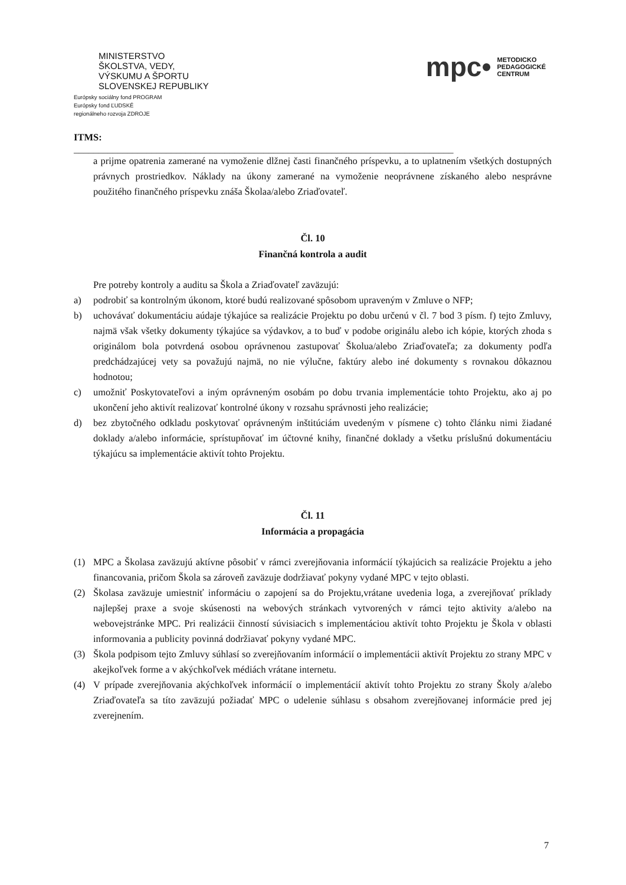MINISTERSTVO
ŠKOLSTVA, VEDY,
VÝSKUMU A ŠPORTU
SLOVENSKEJ REPUBLIKY
Európsky sociálny fond PROGRAM
Európsky fond ĽUDSKÉ
regionálneho rozvoja ZDROJE
mpc• METODICKO
PEDAGOGICKÉ
CENTRUM
ITMS:
______________________________________________________________________________
a prijme opatrenia zamerané na vymoženie dlžnej časti finančného príspevku, a to uplatnením všetkých dostupných právnych prostriedkov. Náklady na úkony zamerané na vymoženie neoprávnene získaného alebo nesprávne použitého finančného príspevku znáša Školaa/alebo Zriaďovateľ.
Čl. 10
Finančná kontrola a audit
Pre potreby kontroly a auditu sa Škola a Zriaďovateľ zaväzujú:
a) podrobiť sa kontrolným úkonom, ktoré budú realizované spôsobom upraveným v Zmluve o NFP;
b) uchovávať dokumentáciu aúdaje týkajúce sa realizácie Projektu po dobu určenú v čl. 7 bod 3 písm. f) tejto Zmluvy, najmä však všetky dokumenty týkajúce sa výdavkov, a to buď v podobe originálu alebo ich kópie, ktorých zhoda s originálom bola potvrdená osobou oprávnenou zastupovať Školua/alebo Zriaďovateľa; za dokumenty podľa predchádzajúcej vety sa považujú najmä, no nie výlučne, faktúry alebo iné dokumenty s rovnakou dôkaznou hodnotou;
c) umožniť Poskytovateľovi a iným oprávneným osobám po dobu trvania implementácie tohto Projektu, ako aj po ukončení jeho aktivít realizovať kontrolné úkony v rozsahu správnosti jeho realizácie;
d) bez zbytočného odkladu poskytovať oprávneným inštitúciám uvedeným v písmene c) tohto článku nimi žiadané doklady a/alebo informácie, sprístupňovať im účtovné knihy, finančné doklady a všetku príslušnú dokumentáciu týkajúcu sa implementácie aktivít tohto Projektu.
Čl. 11
Informácia a propagácia
(1) MPC a Školasa zaväzujú aktívne pôsobiť v rámci zverejňovania informácií týkajúcich sa realizácie Projektu a jeho financovania, pričom Škola sa zároveň zaväzuje dodržiavať pokyny vydané MPC v tejto oblasti.
(2) Školasa zaväzuje umiestniť informáciu o zapojení sa do Projektu,vrátane uvedenia loga, a zverejňovať príklady najlepšej praxe a svoje skúsenosti na webových stránkach vytvorených v rámci tejto aktivity a/alebo na webovejstránke MPC. Pri realizácii činností súvisiacich s implementáciou aktivít tohto Projektu je Škola v oblasti informovania a publicity povinná dodržiavať pokyny vydané MPC.
(3) Škola podpisom tejto Zmluvy súhlasí so zverejňovaním informácií o implementácii aktivít Projektu zo strany MPC v akejkoľvek forme a v akýchkoľvek médiách vrátane internetu.
(4) V prípade zverejňovania akýchkoľvek informácií o implementácií aktivít tohto Projektu zo strany Školy a/alebo Zriaďovateľa sa títo zaväzujú požiadať MPC o udelenie súhlasu s obsahom zverejňovanej informácie pred jej zverejnením.
7